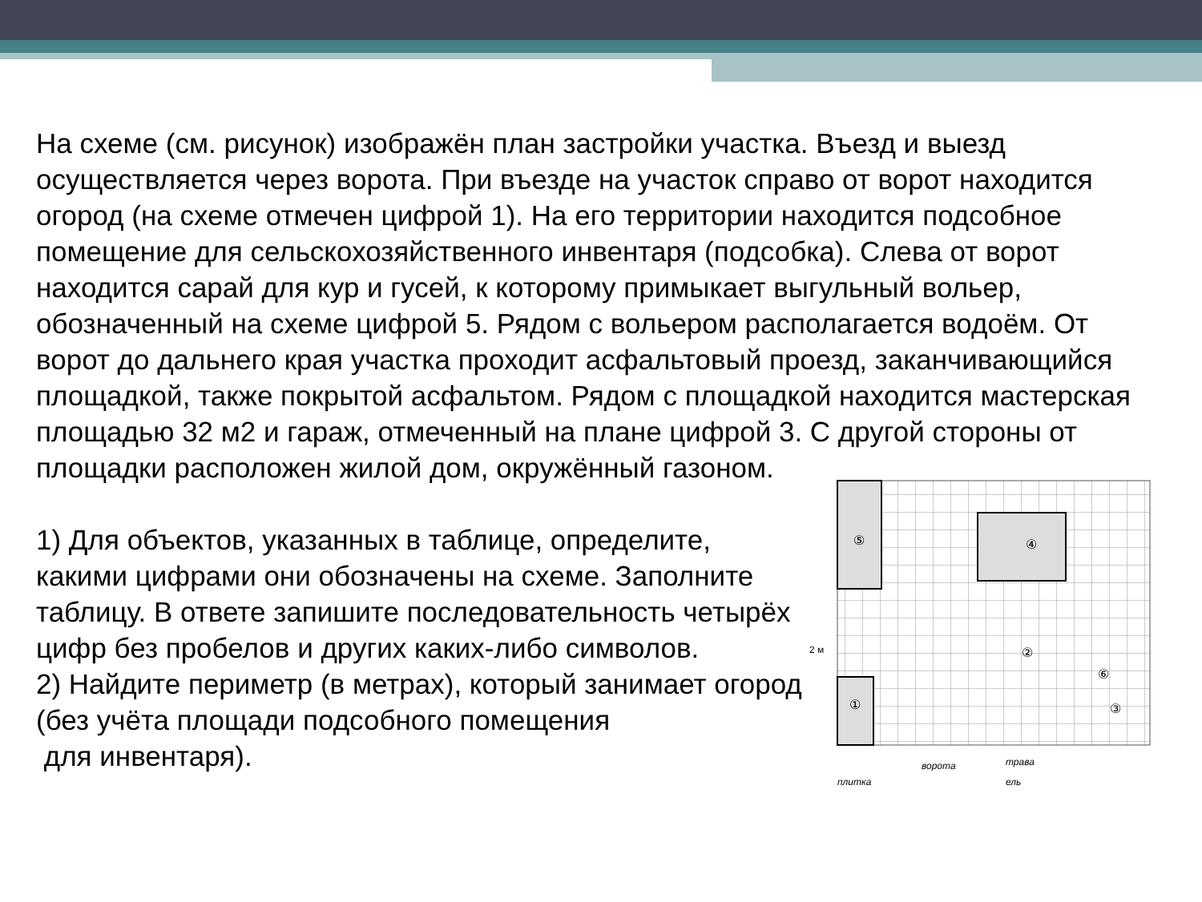На схеме (см. рисунок) изображён план застройки участка. Въезд и выезд осуществляется через ворота. При въезде на участок справо от ворот находится огород (на схеме отмечен цифрой 1). На его территории находится подсобное помещение для сельскохозяйственного инвентаря (подсобка). Слева от ворот находится сарай для кур и гусей, к которому примыкает выгульный вольер, обозначенный на схеме цифрой 5. Рядом с вольером располагается водоём. От ворот до дальнего края участка проходит асфальтовый проезд, заканчивающийся площадкой, также покрытой асфальтом. Рядом с площадкой находится мастерская площадью 32 м2 и гараж, отмеченный на плане цифрой 3. С другой стороны от площадки расположен жилой дом, окружённый газоном.
1) Для объектов, указанных в таблице, определите, какими цифрами они обозначены на схеме. Заполните таблицу. В ответе запишите последователь­ность четырёх цифр без пробелов и других каких-либо символов.
2) Найдите периметр (в метрах), который занимает огород (без учёта площади подсобного помещения
для инвентаря).
⑤
④
②
①
③
⑥
2 м
плитка
ворота
трава
ель